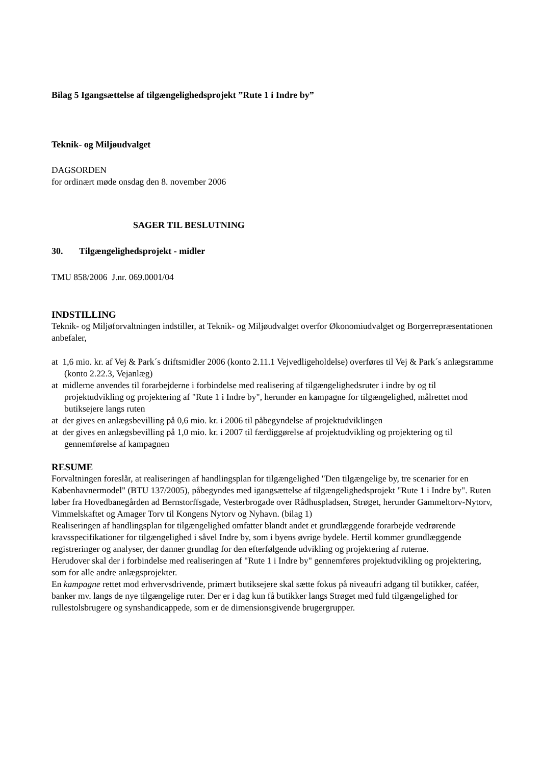Bilag 5 Igangsættelse af tilgængelighedsprojekt ”Rute 1 i Indre by”
Teknik- og Miljøudvalget
DAGSORDEN
for ordinært møde onsdag den 8. november 2006
SAGER TIL BESLUTNING
30. Tilgængelighedsprojekt - midler
TMU 858/2006 J.nr. 069.0001/04
INDSTILLING
Teknik- og Miljøforvaltningen indstiller, at Teknik- og Miljøudvalget overfor Økonomiudvalget og Borgerrepræsentationen anbefaler,
at 1,6 mio. kr. af Vej & Park´s driftsmidler 2006 (konto 2.11.1 Vejvedligeholdelse) overføres til Vej & Park´s anlægsramme (konto 2.22.3, Vejanlæg)
at midlerne anvendes til forarbejderne i forbindelse med realisering af tilgængelighedsruter i indre by og til projektudvikling og projektering af "Rute 1 i Indre by", herunder en kampagne for tilgængelighed, målrettet mod butiksejere langs ruten
at der gives en anlægsbevilling på 0,6 mio. kr. i 2006 til påbegyndelse af projektudviklingen
at der gives en anlægsbevilling på 1,0 mio. kr. i 2007 til færdiggørelse af projektudvikling og projektering og til gennemførelse af kampagnen
RESUME
Forvaltningen foreslår, at realiseringen af handlingsplan for tilgængelighed "Den tilgængelige by, tre scenarier for en Københavnermodel" (BTU 137/2005), påbegyndes med igangsættelse af tilgængelighedsprojekt "Rute 1 i Indre by". Ruten løber fra Hovedbanegården ad Bernstorffsgade, Vesterbrogade over Rådhuspladsen, Strøget, herunder Gammeltorv-Nytorv, Vimmelskaftet og Amager Torv til Kongens Nytorv og Nyhavn. (bilag 1)
Realiseringen af handlingsplan for tilgængelighed omfatter blandt andet et grundlæggende forarbejde vedrørende kravsspecifikationer for tilgængelighed i såvel Indre by, som i byens øvrige bydele. Hertil kommer grundlæggende registreringer og analyser, der danner grundlag for den efterfølgende udvikling og projektering af ruterne.
Herudover skal der i forbindelse med realiseringen af "Rute 1 i Indre by" gennemføres projektudvikling og projektering, som for alle andre anlægsprojekter.
En kampagne rettet mod erhvervsdrivende, primært butiksejere skal sætte fokus på niveaufri adgang til butikker, caféer, banker mv. langs de nye tilgængelige ruter. Der er i dag kun få butikker langs Strøget med fuld tilgængelighed for rullestolsbrugere og synshandicappede, som er de dimensionsgivende brugergrupper.